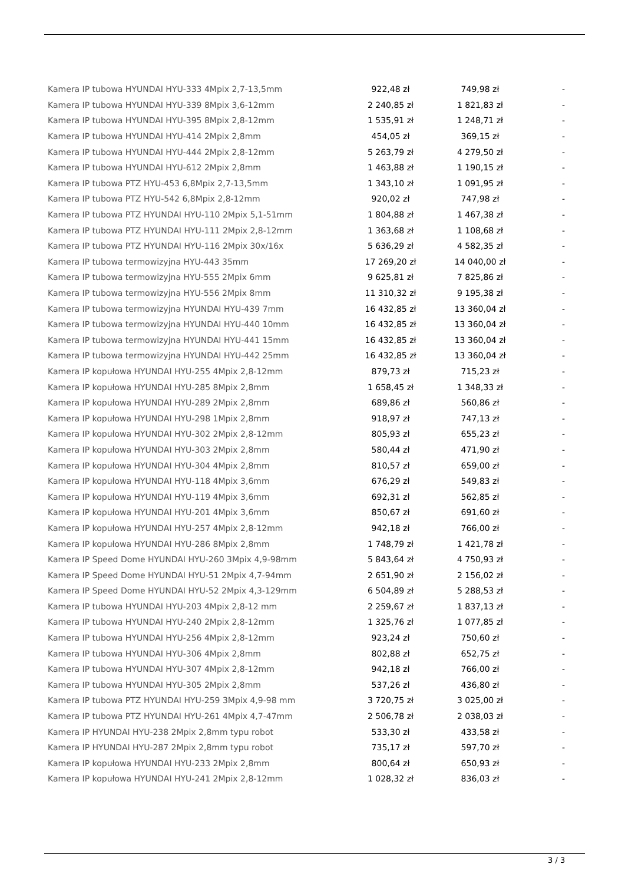| Kamera IP tubowa HYUNDAI HYU-333 4Mpix 2,7-13,5mm | 922,48 zł | 749,98 zł | - |
| Kamera IP tubowa HYUNDAI HYU-339 8Mpix 3,6-12mm | 2 240,85 zł | 1 821,83 zł | - |
| Kamera IP tubowa HYUNDAI HYU-395 8Mpix 2,8-12mm | 1 535,91 zł | 1 248,71 zł | - |
| Kamera IP tubowa HYUNDAI HYU-414 2Mpix 2,8mm | 454,05 zł | 369,15 zł | - |
| Kamera IP tubowa HYUNDAI HYU-444 2Mpix 2,8-12mm | 5 263,79 zł | 4 279,50 zł | - |
| Kamera IP tubowa HYUNDAI HYU-612 2Mpix 2,8mm | 1 463,88 zł | 1 190,15 zł | - |
| Kamera IP tubowa PTZ HYU-453 6,8Mpix 2,7-13,5mm | 1 343,10 zł | 1 091,95 zł | - |
| Kamera IP tubowa PTZ HYU-542 6,8Mpix 2,8-12mm | 920,02 zł | 747,98 zł | - |
| Kamera IP tubowa PTZ HYUNDAI HYU-110 2Mpix 5,1-51mm | 1 804,88 zł | 1 467,38 zł | - |
| Kamera IP tubowa PTZ HYUNDAI HYU-111 2Mpix 2,8-12mm | 1 363,68 zł | 1 108,68 zł | - |
| Kamera IP tubowa PTZ HYUNDAI HYU-116 2Mpix 30x/16x | 5 636,29 zł | 4 582,35 zł | - |
| Kamera IP tubowa termowizyjna HYU-443 35mm | 17 269,20 zł | 14 040,00 zł | - |
| Kamera IP tubowa termowizyjna HYU-555 2Mpix 6mm | 9 625,81 zł | 7 825,86 zł | - |
| Kamera IP tubowa termowizyjna HYU-556 2Mpix 8mm | 11 310,32 zł | 9 195,38 zł | - |
| Kamera IP tubowa termowizyjna HYUNDAI HYU-439 7mm | 16 432,85 zł | 13 360,04 zł | - |
| Kamera IP tubowa termowizyjna HYUNDAI HYU-440 10mm | 16 432,85 zł | 13 360,04 zł | - |
| Kamera IP tubowa termowizyjna HYUNDAI HYU-441 15mm | 16 432,85 zł | 13 360,04 zł | - |
| Kamera IP tubowa termowizyjna HYUNDAI HYU-442 25mm | 16 432,85 zł | 13 360,04 zł | - |
| Kamera IP kopułowa HYUNDAI HYU-255 4Mpix 2,8-12mm | 879,73 zł | 715,23 zł | - |
| Kamera IP kopułowa HYUNDAI HYU-285 8Mpix 2,8mm | 1 658,45 zł | 1 348,33 zł | - |
| Kamera IP kopułowa HYUNDAI HYU-289 2Mpix 2,8mm | 689,86 zł | 560,86 zł | - |
| Kamera IP kopułowa HYUNDAI HYU-298 1Mpix 2,8mm | 918,97 zł | 747,13 zł | - |
| Kamera IP kopułowa HYUNDAI HYU-302 2Mpix 2,8-12mm | 805,93 zł | 655,23 zł | - |
| Kamera IP kopułowa HYUNDAI HYU-303 2Mpix 2,8mm | 580,44 zł | 471,90 zł | - |
| Kamera IP kopułowa HYUNDAI HYU-304 4Mpix 2,8mm | 810,57 zł | 659,00 zł | - |
| Kamera IP kopułowa HYUNDAI HYU-118 4Mpix 3,6mm | 676,29 zł | 549,83 zł | - |
| Kamera IP kopułowa HYUNDAI HYU-119 4Mpix 3,6mm | 692,31 zł | 562,85 zł | - |
| Kamera IP kopułowa HYUNDAI HYU-201 4Mpix 3,6mm | 850,67 zł | 691,60 zł | - |
| Kamera IP kopułowa HYUNDAI HYU-257 4Mpix 2,8-12mm | 942,18 zł | 766,00 zł | - |
| Kamera IP kopułowa HYUNDAI HYU-286 8Mpix 2,8mm | 1 748,79 zł | 1 421,78 zł | - |
| Kamera IP Speed Dome HYUNDAI HYU-260 3Mpix 4,9-98mm | 5 843,64 zł | 4 750,93 zł | - |
| Kamera IP Speed Dome HYUNDAI HYU-51 2Mpix 4,7-94mm | 2 651,90 zł | 2 156,02 zł | - |
| Kamera IP Speed Dome HYUNDAI HYU-52 2Mpix 4,3-129mm | 6 504,89 zł | 5 288,53 zł | - |
| Kamera IP tubowa HYUNDAI HYU-203 4Mpix 2,8-12 mm | 2 259,67 zł | 1 837,13 zł | - |
| Kamera IP tubowa HYUNDAI HYU-240 2Mpix 2,8-12mm | 1 325,76 zł | 1 077,85 zł | - |
| Kamera IP tubowa HYUNDAI HYU-256 4Mpix 2,8-12mm | 923,24 zł | 750,60 zł | - |
| Kamera IP tubowa HYUNDAI HYU-306 4Mpix 2,8mm | 802,88 zł | 652,75 zł | - |
| Kamera IP tubowa HYUNDAI HYU-307 4Mpix 2,8-12mm | 942,18 zł | 766,00 zł | - |
| Kamera IP tubowa HYUNDAI HYU-305 2Mpix 2,8mm | 537,26 zł | 436,80 zł | - |
| Kamera IP tubowa PTZ HYUNDAI HYU-259 3Mpix 4,9-98 mm | 3 720,75 zł | 3 025,00 zł | - |
| Kamera IP tubowa PTZ HYUNDAI HYU-261 4Mpix 4,7-47mm | 2 506,78 zł | 2 038,03 zł | - |
| Kamera IP HYUNDAI HYU-238 2Mpix 2,8mm typu robot | 533,30 zł | 433,58 zł | - |
| Kamera IP HYUNDAI HYU-287 2Mpix 2,8mm typu robot | 735,17 zł | 597,70 zł | - |
| Kamera IP kopułowa HYUNDAI HYU-233 2Mpix 2,8mm | 800,64 zł | 650,93 zł | - |
| Kamera IP kopułowa HYUNDAI HYU-241 2Mpix 2,8-12mm | 1 028,32 zł | 836,03 zł | - |
3 / 3